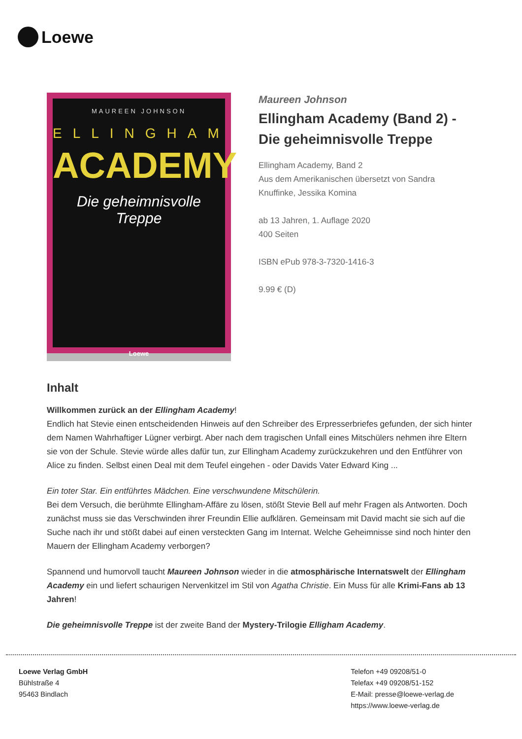Loewe
MAUREEN JOHNSON
ELLINGHAM
ACADEMY
Die geheimnisvolle Treppe
Loewe
Maureen Johnson
Ellingham Academy (Band 2) - Die geheimnisvolle Treppe
Ellingham Academy, Band 2
Aus dem Amerikanischen übersetzt von Sandra Knuffinke, Jessika Komina
ab 13 Jahren, 1. Auflage 2020
400 Seiten
ISBN ePub 978-3-7320-1416-3
9.99 € (D)
Inhalt
Willkommen zurück an der Ellingham Academy!
Endlich hat Stevie einen entscheidenden Hinweis auf den Schreiber des Erpresserbriefes gefunden, der sich hinter dem Namen Wahrhaftiger Lügner verbirgt. Aber nach dem tragischen Unfall eines Mitschülers nehmen ihre Eltern sie von der Schule. Stevie würde alles dafür tun, zur Ellingham Academy zurückzukehren und den Entführer von Alice zu finden. Selbst einen Deal mit dem Teufel eingehen - oder Davids Vater Edward King ...
Ein toter Star. Ein entführtes Mädchen. Eine verschwundene Mitschülerin.
Bei dem Versuch, die berühmte Ellingham-Affäre zu lösen, stößt Stevie Bell auf mehr Fragen als Antworten. Doch zunächst muss sie das Verschwinden ihrer Freundin Ellie aufklären. Gemeinsam mit David macht sie sich auf die Suche nach ihr und stößt dabei auf einen versteckten Gang im Internat. Welche Geheimnisse sind noch hinter den Mauern der Ellingham Academy verborgen?
Spannend und humorvoll taucht Maureen Johnson wieder in die atmosphärische Internatswelt der Ellingham Academy ein und liefert schaurigen Nervenkitzel im Stil von Agatha Christie. Ein Muss für alle Krimi-Fans ab 13 Jahren!
Die geheimnisvolle Treppe ist der zweite Band der Mystery-Trilogie Elligham Academy.
Loewe Verlag GmbH
Bühlstraße 4
95463 Bindlach
Telefon +49 09208/51-0
Telefax +49 09208/51-152
E-Mail: presse@loewe-verlag.de
https://www.loewe-verlag.de